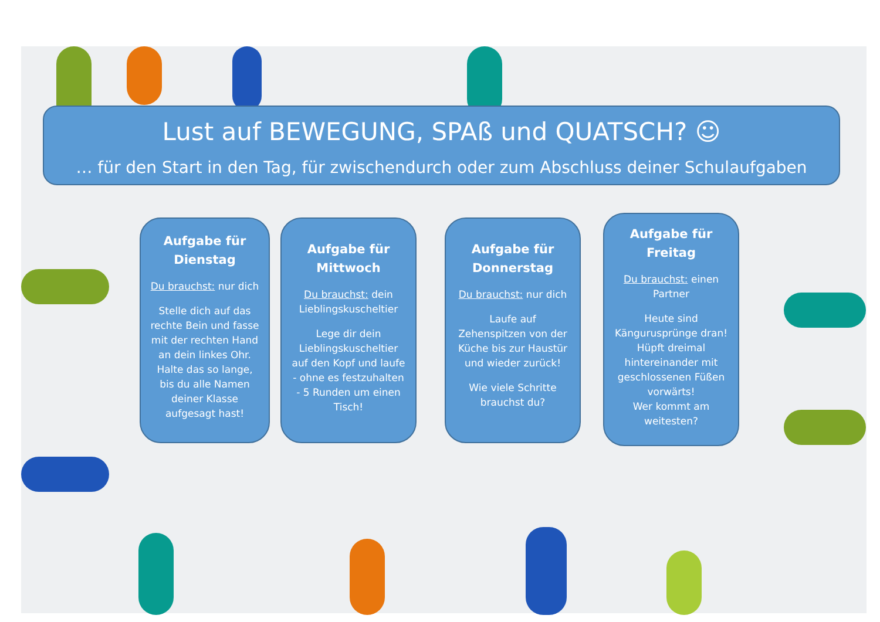Lust auf BEWEGUNG, SPAß und QUATSCH? ☺
… für den Start in den Tag, für zwischendurch oder zum Abschluss deiner Schulaufgaben
Aufgabe für
Dienstag
Du brauchst: nur dich
Stelle dich auf das
rechte Bein und fasse
mit der rechten Hand
an dein linkes Ohr.
Halte das so lange,
bis du alle Namen
deiner Klasse
aufgesagt hast!
Aufgabe für
Mittwoch
Du brauchst: dein
Lieblingskuscheltier
Lege dir dein
Lieblingskuscheltier
auf den Kopf und laufe
- ohne es festzuhalten
- 5 Runden um einen
Tisch!
Aufgabe für
Donnerstag
Du brauchst: nur dich
Laufe auf
Zehenspitzen von der
Küche bis zur Haustür
und wieder zurück!
Wie viele Schritte
brauchst du?
Aufgabe für
Freitag
Du brauchst: einen
Partner
Heute sind
Kängurusprünge dran!
Hüpft dreimal
hintereinander mit
geschlossenen Füßen
vorwärts!
Wer kommt am
weitesten?